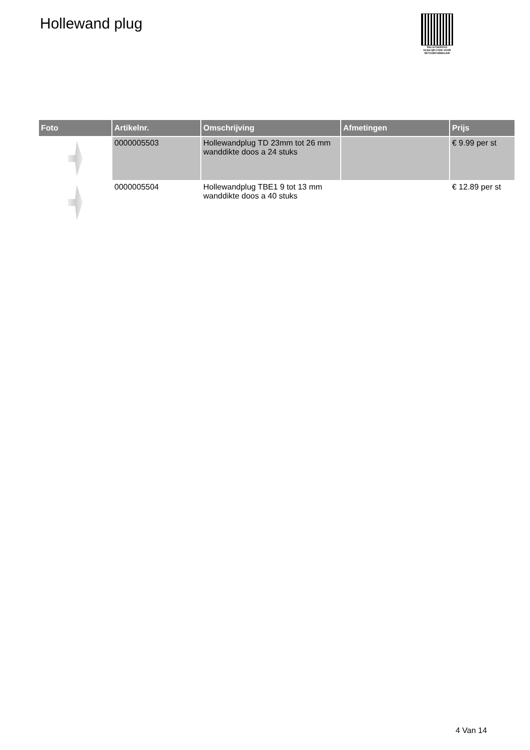Hollewand plug
PALLETSERVICE
SCAN QR-CODE VOOR RETOURFORMULIER
| Foto | Artikelnr. | Omschrijving | Afmetingen | Prijs |
| --- | --- | --- | --- | --- |
| | 0000005503 | Hollewandplug TD 23mm tot 26 mm wanddikte doos a 24 stuks | | € 9.99 per st |
| | 0000005504 | Hollewandplug TBE1 9 tot 13 mm wanddikte doos a 40 stuks | | € 12.89 per st |
4 Van 14